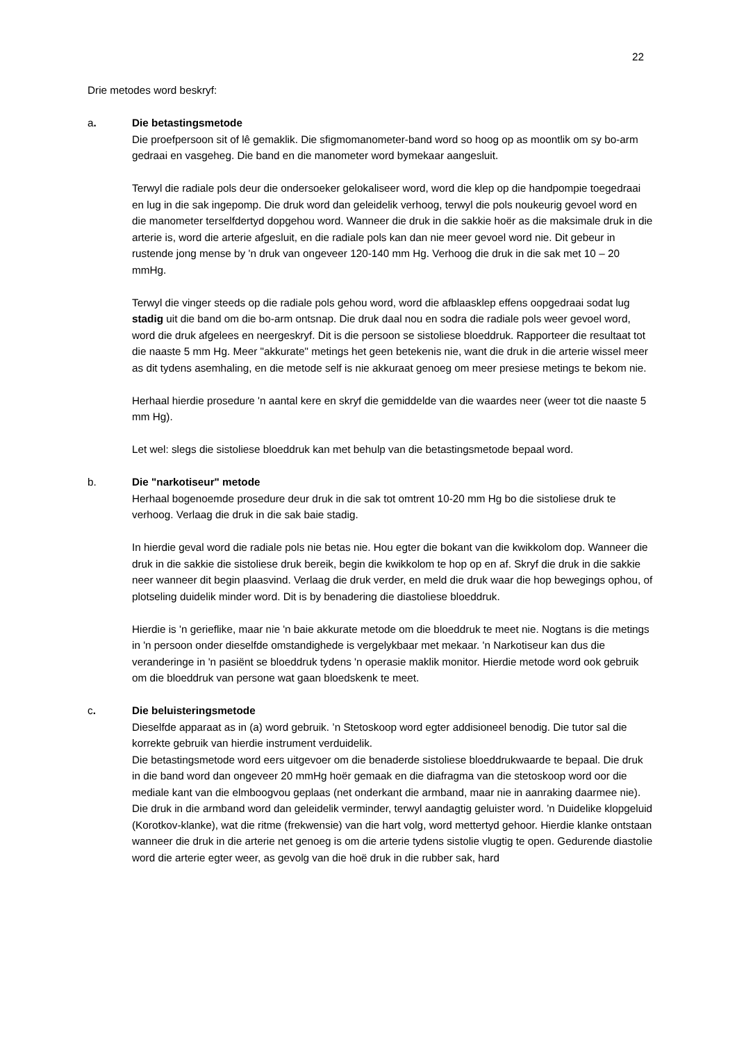22
Drie metodes word beskryf:
a. Die betastingsmetode
Die proefpersoon sit of lê gemaklik. Die sfigmomanometer-band word so hoog op as moontlik om sy bo-arm gedraai en vasgeheg. Die band en die manometer word bymekaar aangesluit.
Terwyl die radiale pols deur die ondersoeker gelokaliseer word, word die klep op die handpompie toegedraai en lug in die sak ingepomp. Die druk word dan geleidelik verhoog, terwyl die pols noukeurig gevoel word en die manometer terselfdertyd dopgehou word. Wanneer die druk in die sakkie hoër as die maksimale druk in die arterie is, word die arterie afgesluit, en die radiale pols kan dan nie meer gevoel word nie. Dit gebeur in rustende jong mense by 'n druk van ongeveer 120-140 mm Hg. Verhoog die druk in die sak met 10 – 20 mmHg.
Terwyl die vinger steeds op die radiale pols gehou word, word die afblaasklep effens oopgedraai sodat lug stadig uit die band om die bo-arm ontsnap. Die druk daal nou en sodra die radiale pols weer gevoel word, word die druk afgelees en neergeskryf. Dit is die persoon se sistoliese bloeddruk. Rapporteer die resultaat tot die naaste 5 mm Hg. Meer "akkurate" metings het geen betekenis nie, want die druk in die arterie wissel meer as dit tydens asemhaling, en die metode self is nie akkuraat genoeg om meer presiese metings te bekom nie.
Herhaal hierdie prosedure 'n aantal kere en skryf die gemiddelde van die waardes neer (weer tot die naaste 5 mm Hg).
Let wel: slegs die sistoliese bloeddruk kan met behulp van die betastingsmetode bepaal word.
b. Die "narkotiseur" metode
Herhaal bogenoemde prosedure deur druk in die sak tot omtrent 10-20 mm Hg bo die sistoliese druk te verhoog. Verlaag die druk in die sak baie stadig.
In hierdie geval word die radiale pols nie betas nie. Hou egter die bokant van die kwikkolom dop. Wanneer die druk in die sakkie die sistoliese druk bereik, begin die kwikkolom te hop op en af. Skryf die druk in die sakkie neer wanneer dit begin plaasvind. Verlaag die druk verder, en meld die druk waar die hop bewegings ophou, of plotseling duidelik minder word. Dit is by benadering die diastoliese bloeddruk.
Hierdie is 'n gerieflike, maar nie 'n baie akkurate metode om die bloeddruk te meet nie. Nogtans is die metings in 'n persoon onder dieselfde omstandighede is vergelykbaar met mekaar. 'n Narkotiseur kan dus die veranderinge in 'n pasiënt se bloeddruk tydens 'n operasie maklik monitor. Hierdie metode word ook gebruik om die bloeddruk van persone wat gaan bloedskenk te meet.
c. Die beluisteringsmetode
Dieselfde apparaat as in (a) word gebruik. ’n Stetoskoop word egter addisioneel benodig. Die tutor sal die korrekte gebruik van hierdie instrument verduidelik.
Die betastingsmetode word eers uitgevoer om die benaderde sistoliese bloeddrukwaarde te bepaal. Die druk in die band word dan ongeveer 20 mmHg hoër gemaak en die diafragma van die stetoskoop word oor die mediale kant van die elmboogvou geplaas (net onderkant die armband, maar nie in aanraking daarmee nie). Die druk in die armband word dan geleidelik verminder, terwyl aandagtig geluister word. ’n Duidelike klopgeluid (Korotkov-klanke), wat die ritme (frekwensie) van die hart volg, word mettertyd gehoor. Hierdie klanke ontstaan wanneer die druk in die arterie net genoeg is om die arterie tydens sistolie vlugtig te open. Gedurende diastolie word die arterie egter weer, as gevolg van die hoë druk in die rubber sak, hard